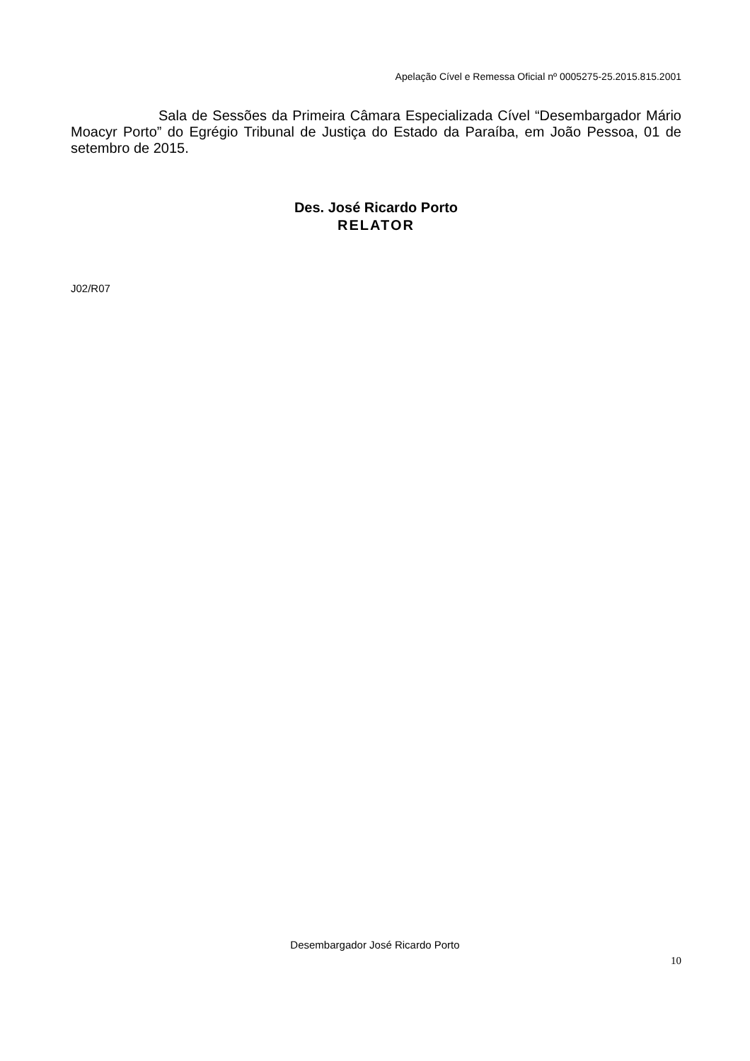Apelação Cível e Remessa Oficial nº 0005275-25.2015.815.2001
Sala de Sessões da Primeira Câmara Especializada Cível “Desembargador Mário Moacyr Porto” do Egrégio Tribunal de Justiça do Estado da Paraíba, em João Pessoa, 01 de setembro de 2015.
Des. José Ricardo Porto
RELATOR
J02/R07
Desembargador José Ricardo Porto
10